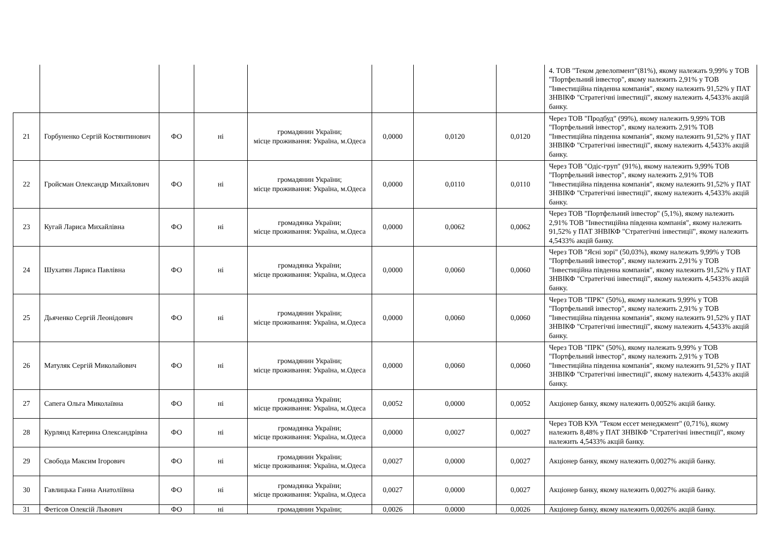| | | | | | | | | 4. ТОВ "Теком девелопмент"(81%), якому належать 9,99% у ТОВ "Портфельний інвестор", якому належить 2,91% у ТОВ "Інвестиційна південна компанія", якому належить 91,52% у ПАТ ЗНВІКФ "Стратегічні інвестиції", якому належить 4,5433% акцій банку. |
| 21 | Горбуненко Сергій Костянтинович | ФО | ні | громадянин України; місце проживання: Україна, м.Одеса | 0,0000 | 0,0120 | 0,0120 | Через ТОВ "Продбуд" (99%), якому належить 9,99% ТОВ "Портфельний інвестор", якому належить 2,91% ТОВ "Інвестиційна південна компанія", якому належить 91,52% у ПАТ ЗНВІКФ "Стратегічні інвестиції", якому належить 4,5433% акцій банку. |
| 22 | Гройсман Олександр Михайлович | ФО | ні | громадянин України; місце проживання: Україна, м.Одеса | 0,0000 | 0,0110 | 0,0110 | Через ТОВ "Одіс-груп" (91%), якому належить 9,99% ТОВ "Портфельний інвестор", якому належить 2,91% ТОВ "Інвестиційна південна компанія", якому належить 91,52% у ПАТ ЗНВІКФ "Стратегічні інвестиції", якому належить 4,5433% акцій банку. |
| 23 | Кугай Лариса Михайлівна | ФО | ні | громадянка України; місце проживання: Україна, м.Одеса | 0,0000 | 0,0062 | 0,0062 | Через ТОВ "Портфельний інвестор" (5,1%), якому належить 2,91% ТОВ "Інвестиційна південна компанія", якому належить 91,52% у ПАТ ЗНВІКФ "Стратегічні інвестиції", якому належить 4,5433% акцій банку. |
| 24 | Шухатян Лариса Павлівна | ФО | ні | громадянка України; місце проживання: Україна, м.Одеса | 0,0000 | 0,0060 | 0,0060 | Через ТОВ "Ясні зорі" (50,03%), якому належать 9,99% у ТОВ "Портфельний інвестор", якому належить 2,91% у ТОВ "Інвестиційна південна компанія", якому належить 91,52% у ПАТ ЗНВІКФ "Стратегічні інвестиції", якому належить 4,5433% акцій банку. |
| 25 | Дьяченко Сергій Леонідович | ФО | ні | громадянин України; місце проживання: Україна, м.Одеса | 0,0000 | 0,0060 | 0,0060 | Через ТОВ "ПРК" (50%), якому належать 9,99% у ТОВ "Портфельний інвестор", якому належить 2,91% у ТОВ "Інвестиційна південна компанія", якому належить 91,52% у ПАТ ЗНВІКФ "Стратегічні інвестиції", якому належить 4,5433% акцій банку. |
| 26 | Матуляк Сергій Миколайович | ФО | ні | громадянин України; місце проживання: Україна, м.Одеса | 0,0000 | 0,0060 | 0,0060 | Через ТОВ "ПРК" (50%), якому належать 9,99% у ТОВ "Портфельний інвестор", якому належить 2,91% у ТОВ "Інвестиційна південна компанія", якому належить 91,52% у ПАТ ЗНВІКФ "Стратегічні інвестиції", якому належить 4,5433% акцій банку. |
| 27 | Сапега Ольга Миколаївна | ФО | ні | громадянка України; місце проживання: Україна, м.Одеса | 0,0052 | 0,0000 | 0,0052 | Акціонер банку, якому належить 0,0052% акцій банку. |
| 28 | Курлянд Катерина Олександрівна | ФО | ні | громадянка України; місце проживання: Україна, м.Одеса | 0,0000 | 0,0027 | 0,0027 | Через ТОВ КУА "Теком ессет менеджмент" (0,71%), якому належить 8,48% у ПАТ ЗНВІКФ "Стратегічні інвестиції", якому належить 4,5433% акцій банку. |
| 29 | Свобода Максим Ігорович | ФО | ні | громадянин України; місце проживання: Україна, м.Одеса | 0,0027 | 0,0000 | 0,0027 | Акціонер банку, якому належить 0,0027% акцій банку. |
| 30 | Гавлицька Ганна Анатоліївна | ФО | ні | громадянка України; місце проживання: Україна, м.Одеса | 0,0027 | 0,0000 | 0,0027 | Акціонер банку, якому належить 0,0027% акцій банку. |
| 31 | Фетісов Олексій Львович | ФО | ні | громадянин України; | 0,0026 | 0,0000 | 0,0026 | Акціонер банку, якому належить 0,0026% акцій банку. |